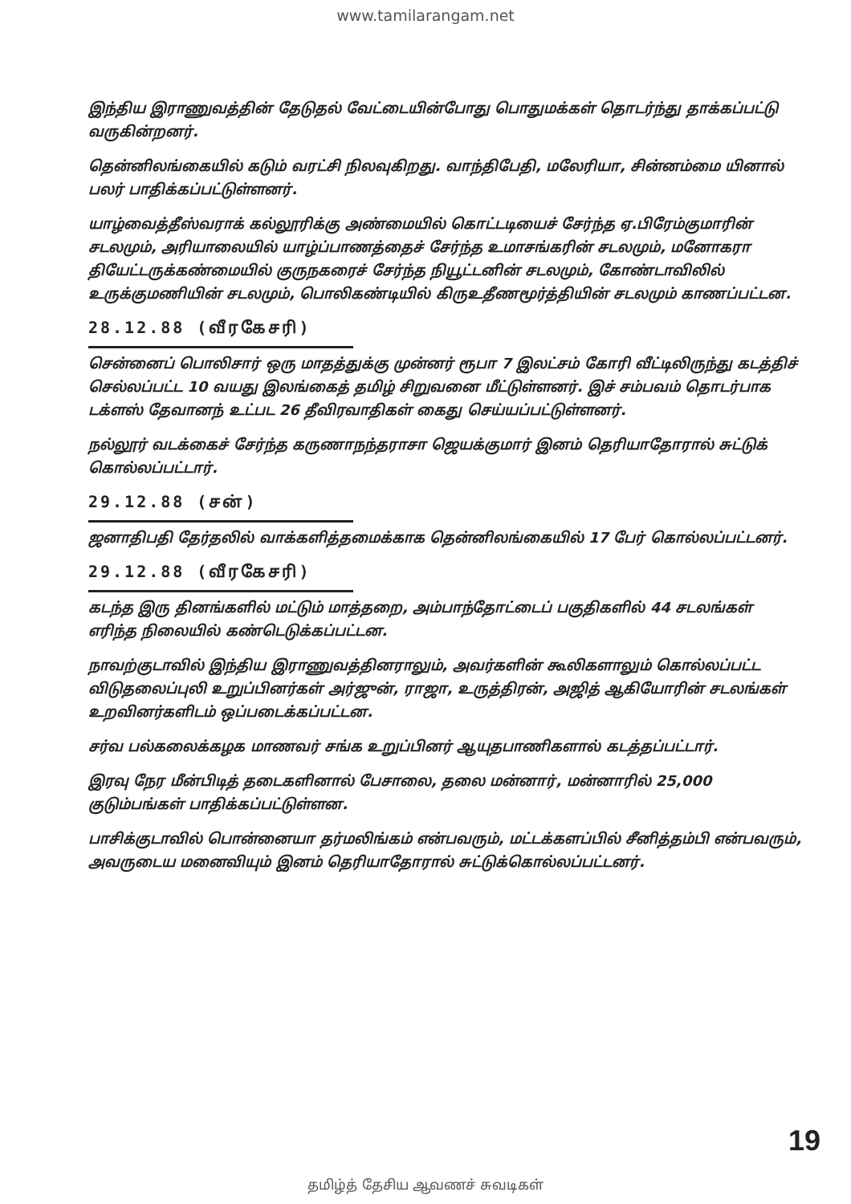www.tamilarangam.net
இந்திய இராணுவத்தின் தேடுதல் வேட்டையின்போது பொதுமக்கள் தொடர்ந்து தாக்கப்பட்டு வருகின்றனர்.
தென்னிலங்கையில் கடும் வரட்சி நிலவுகிறது. வாந்திபேதி, மலேரியா, சின்னம்மை யினால் பலர் பாதிக்கப்பட்டுள்ளனர்.
யாழ்வைத்தீஸ்வராக் கல்லூரிக்கு அண்மையில் கொட்டடியைச் சேர்ந்த ஏ.பிரேம்குமாரின் சடலமும், அரியாலையில் யாழ்ப்பாணத்தைச் சேர்ந்த உமாசங்கரின் சடலமும், மனோகரா தியேட்டருக்கண்மையில் குருநகரைச் சேர்ந்த நியூட்டனின் சடலமும், கோண்டாவிலில் உருக்குமணியின் சடலமும், பொலிகண்டியில் கிருஉதீணமூர்த்தியின் சடலமும் காணப்பட்டன.
28.12.88 (வீரகேசரி)
சென்னைப் பொலிசார் ஒரு மாதத்துக்கு முன்னர் ரூபா 7 இலட்சம் கோரி வீட்டிலிருந்து கடத்திச் செல்லப்பட்ட 10 வயது இலங்கைத் தமிழ் சிறுவனை மீட்டுள்ளனர். இச் சம்பவம் தொடர்பாக டக்ளஸ் தேவானந் உட்பட 26 தீவிரவாதிகள் கைது செய்யப்பட்டுள்ளனர்.
நல்லூர் வடக்கைச் சேர்ந்த கருணாநந்தராசா ஜெயக்குமார் இனம் தெரியாதோரால் சுட்டுக் கொல்லப்பட்டார்.
29.12.88 (சன்)
ஜனாதிபதி தேர்தலில் வாக்களித்தமைக்காக தென்னிலங்கையில் 17 பேர் கொல்லப்பட்டனர்.
29.12.88 (வீரகேசரி)
கடந்த இரு தினங்களில் மட்டும் மாத்தறை, அம்பாந்தோட்டைப் பகுதிகளில் 44 சடலங்கள் எரிந்த நிலையில் கண்டெடுக்கப்பட்டன.
நாவற்குடாவில் இந்திய இராணுவத்தினராலும், அவர்களின் கூலிகளாலும் கொல்லப்பட்ட விடுதலைப்புலி உறுப்பினர்கள் அர்ஜுன், ராஜா, உருத்திரன், அஜித் ஆகியோரின் சடலங்கள் உறவினர்களிடம் ஒப்படைக்கப்பட்டன.
சர்வ பல்கலைக்கழக மாணவர் சங்க உறுப்பினர் ஆயுதபாணிகளால் கடத்தப்பட்டார்.
இரவு நேர மீன்பிடித் தடைகளினால் பேசாலை, தலை மன்னார், மன்னாரில் 25,000 குடும்பங்கள் பாதிக்கப்பட்டுள்ளன.
பாசிக்குடாவில் பொன்னையா தர்மலிங்கம் என்பவரும், மட்டக்களப்பில் சீனித்தம்பி என்பவரும், அவருடைய மனைவியும் இனம் தெரியாதோரால் சுட்டுக்கொல்லப்பட்டனர்.
19
தமிழ்த் தேசிய ஆவணச் சுவடிகள்